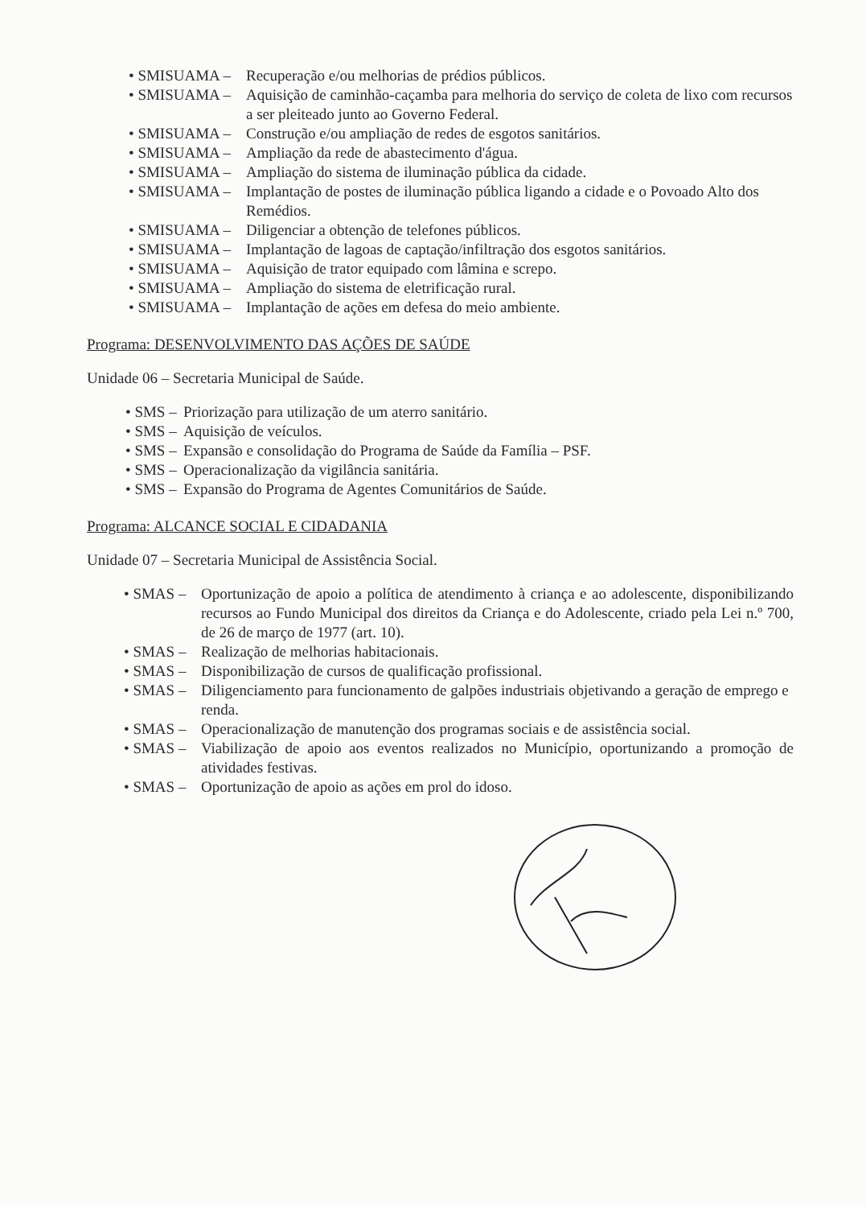• SMISUAMA – Recuperação e/ou melhorias de prédios públicos.
• SMISUAMA – Aquisição de caminhão-caçamba para melhoria do serviço de coleta de lixo com recursos a ser pleiteado junto ao Governo Federal.
• SMISUAMA – Construção e/ou ampliação de redes de esgotos sanitários.
• SMISUAMA – Ampliação da rede de abastecimento d'água.
• SMISUAMA – Ampliação do sistema de iluminação pública da cidade.
• SMISUAMA – Implantação de postes de iluminação pública ligando a cidade e o Povoado Alto dos Remédios.
• SMISUAMA – Diligenciar a obtenção de telefones públicos.
• SMISUAMA – Implantação de lagoas de captação/infiltração dos esgotos sanitários.
• SMISUAMA – Aquisição de trator equipado com lâmina e screpo.
• SMISUAMA – Ampliação do sistema de eletrificação rural.
• SMISUAMA – Implantação de ações em defesa do meio ambiente.
Programa: DESENVOLVIMENTO DAS AÇÕES DE SAÚDE
Unidade 06 – Secretaria Municipal de Saúde.
• SMS – Priorização para utilização de um aterro sanitário.
• SMS – Aquisição de veículos.
• SMS – Expansão e consolidação do Programa de Saúde da Família – PSF.
• SMS – Operacionalização da vigilância sanitária.
• SMS – Expansão do Programa de Agentes Comunitários de Saúde.
Programa: ALCANCE SOCIAL E CIDADANIA
Unidade 07 – Secretaria Municipal de Assistência Social.
• SMAS – Oportunização de apoio a política de atendimento à criança e ao adolescente, disponibilizando recursos ao Fundo Municipal dos direitos da Criança e do Adolescente, criado pela Lei n.º 700, de 26 de março de 1977 (art. 10).
• SMAS – Realização de melhorias habitacionais.
• SMAS – Disponibilização de cursos de qualificação profissional.
• SMAS – Diligenciamento para funcionamento de galpões industriais objetivando a geração de emprego e renda.
• SMAS – Operacionalização de manutenção dos programas sociais e de assistência social.
• SMAS – Viabilização de apoio aos eventos realizados no Município, oportunizando a promoção de atividades festivas.
• SMAS – Oportunização de apoio as ações em prol do idoso.